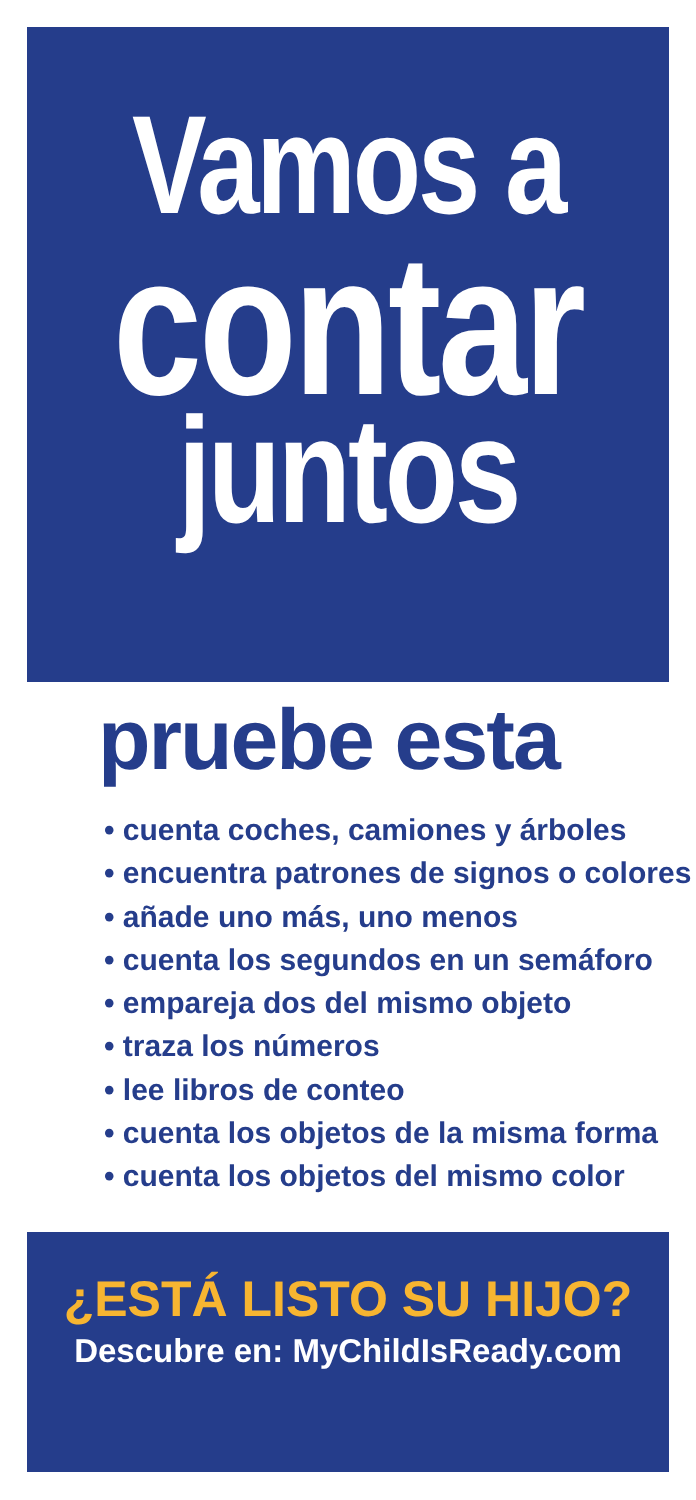Vamos a
contar
juntos
pruebe esta
• cuenta coches, camiones y árboles
• encuentra patrones de signos o colores
• añade uno más, uno menos
• cuenta los segundos en un semáforo
• empareja dos del mismo objeto
• traza los números
• lee libros de conteo
• cuenta los objetos de la misma forma
• cuenta los objetos del mismo color
¿ESTÁ LISTO SU HIJO?
Descubre en: MyChildIsReady.com